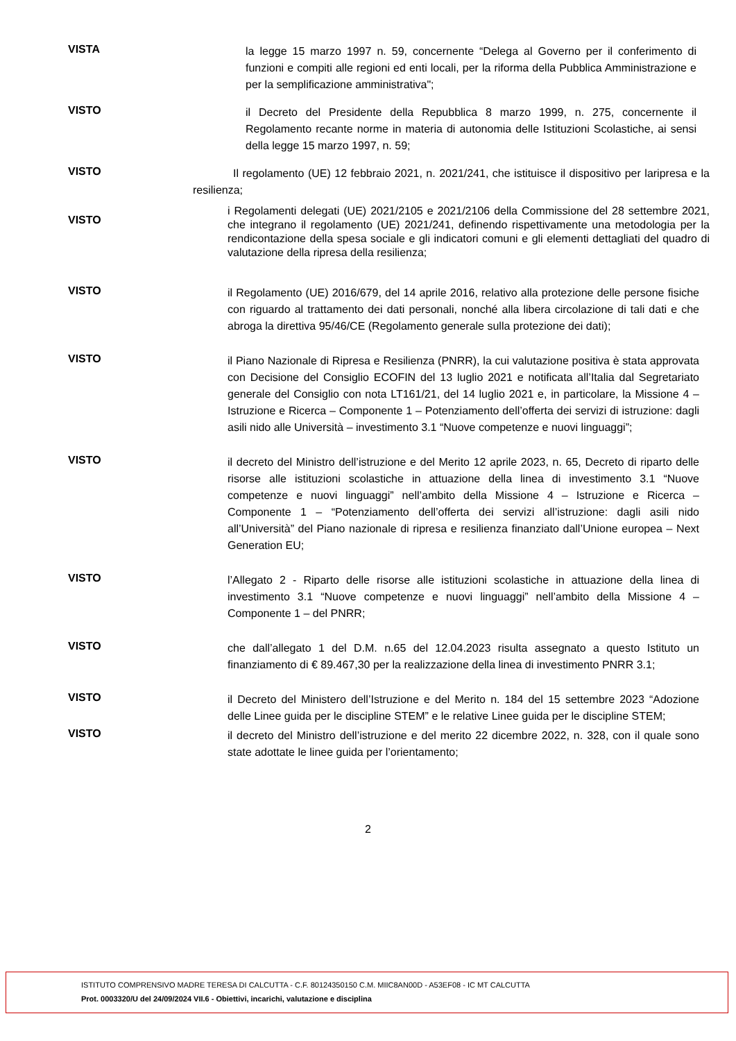VISTA
la legge 15 marzo 1997 n. 59, concernente “Delega al Governo per il conferimento di funzioni e compiti alle regioni ed enti locali, per la riforma della Pubblica Amministrazione e per la semplificazione amministrativa";
VISTO
il Decreto del Presidente della Repubblica 8 marzo 1999, n. 275, concernente il Regolamento recante norme in materia di autonomia delle Istituzioni Scolastiche, ai sensi della legge 15 marzo 1997, n. 59;
VISTO
Il regolamento (UE) 12 febbraio 2021, n. 2021/241, che istituisce il dispositivo per laripresa e la resilienza;
VISTO
i Regolamenti delegati (UE) 2021/2105 e 2021/2106 della Commissione del 28 settembre 2021, che integrano il regolamento (UE) 2021/241, definendo rispettivamente una metodologia per la rendicontazione della spesa sociale e gli indicatori comuni e gli elementi dettagliati del quadro di valutazione della ripresa della resilienza;
VISTO
il Regolamento (UE) 2016/679, del 14 aprile 2016, relativo alla protezione delle persone fisiche con riguardo al trattamento dei dati personali, nonché alla libera circolazione di tali dati e che abroga la direttiva 95/46/CE (Regolamento generale sulla protezione dei dati);
VISTO
il Piano Nazionale di Ripresa e Resilienza (PNRR), la cui valutazione positiva è stata approvata con Decisione del Consiglio ECOFIN del 13 luglio 2021 e notificata all’Italia dal Segretariato generale del Consiglio con nota LT161/21, del 14 luglio 2021 e, in particolare, la Missione 4 – Istruzione e Ricerca – Componente 1 – Potenziamento dell’offerta dei servizi di istruzione: dagli asili nido alle Università – investimento 3.1 “Nuove competenze e nuovi linguaggi”;
VISTO
il decreto del Ministro dell’istruzione e del Merito 12 aprile 2023, n. 65, Decreto di riparto delle risorse alle istituzioni scolastiche in attuazione della linea di investimento 3.1 “Nuove competenze e nuovi linguaggi” nell’ambito della Missione 4 – Istruzione e Ricerca – Componente 1 – “Potenziamento dell’offerta dei servizi all’istruzione: dagli asili nido all’Università” del Piano nazionale di ripresa e resilienza finanziato dall’Unione europea – Next Generation EU;
VISTO
l’Allegato 2 - Riparto delle risorse alle istituzioni scolastiche in attuazione della linea di investimento 3.1 “Nuove competenze e nuovi linguaggi” nell’ambito della Missione 4 – Componente 1 – del PNRR;
VISTO
che dall’allegato 1 del D.M. n.65 del 12.04.2023 risulta assegnato a questo Istituto un finanziamento di € 89.467,30 per la realizzazione della linea di investimento PNRR 3.1;
VISTO
il Decreto del Ministero dell’Istruzione e del Merito n. 184 del 15 settembre 2023 “Adozione delle Linee guida per le discipline STEM” e le relative Linee guida per le discipline STEM;
VISTO
il decreto del Ministro dell’istruzione e del merito 22 dicembre 2022, n. 328, con il quale sono state adottate le linee guida per l’orientamento;
2
ISTITUTO COMPRENSIVO MADRE TERESA DI CALCUTTA - C.F. 80124350150 C.M. MIIC8AN00D - A53EF08 - IC MT CALCUTTA
Prot. 0003320/U del 24/09/2024 VII.6 - Obiettivi, incarichi, valutazione e disciplina